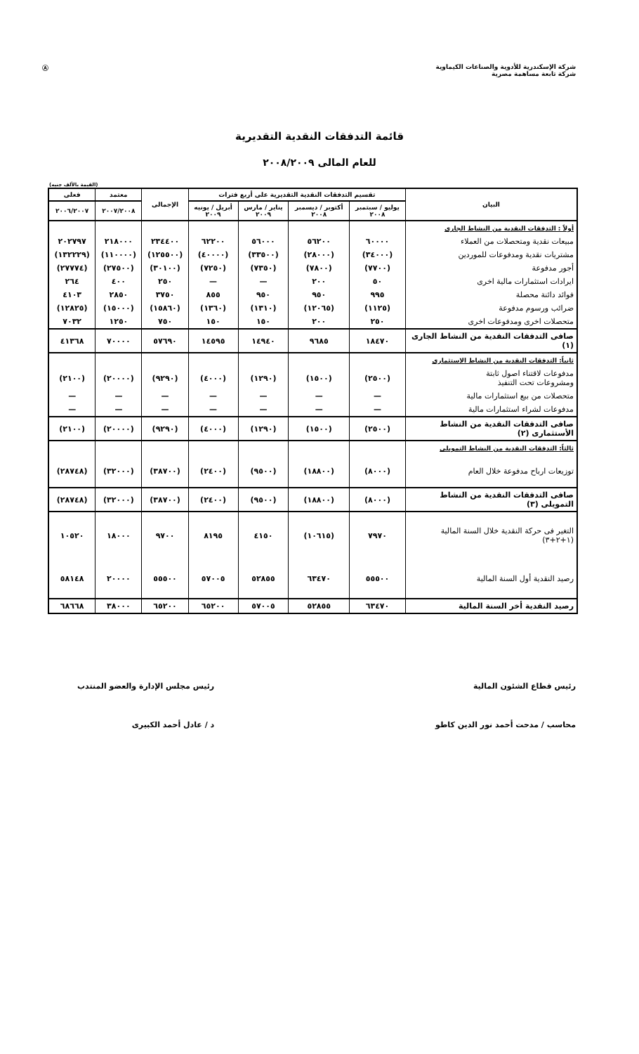شركة الإسكندرية للأدوية والصناعات الكيماوية
شركة تابعة مساهمة مصرية
Ⓐ
قائمة التدفقات النقدية التقديرية
للعام المالى ٢٠٠٨/٢٠٠٩
(القيمة بالألف جنيه)
| البيان | تقسيم التدفقات النقدية التقديرية على أربع فترات | | | | الإجمالى | معتمد | فعلى |
| --- | --- | --- | --- | --- | --- | --- | --- |
| | يوليو / سبتمبر ٢٠٠٨ | أكتوبر / ديسمبر ٢٠٠٨ | يناير / مارس ٢٠٠٩ | أبريل / يونيه ٢٠٠٩ | | ٢٠٠٧/٢٠٠٨ | ٢٠٠٦/٢٠٠٧ |
| أولاً : التدفقات النقدية من النشاط الجارى | | | | | | | |
| مبيعات نقدية ومتحصلات من العملاء | ٦٠٠٠٠ | ٥٦٢٠٠ | ٥٦٠٠٠ | ٦٢٢٠٠ | ٢٣٤٤٠٠ | ٢١٨٠٠٠ | ٢٠٢٧٩٧ |
| مشتريات نقدية ومدفوعات للموردين | (٣٤٠٠٠) | (٢٨٠٠٠) | (٣٣٥٠٠) | (٤٠٠٠٠) | (١٢٥٥٠٠) | (١١٠٠٠٠) | (١٣٢٢٢٩) |
| أجور مدفوعة | (٧٧٠٠) | (٧٨٠٠) | (٧٣٥٠) | (٧٢٥٠) | (٣٠١٠٠) | (٢٧٥٠٠) | (٢٧٧٧٤) |
| ايرادات استثمارات مالية اخرى | ٥٠ | ٢٠٠ | — | — | ٢٥٠ | ٤٠٠ | ٢٦٤ |
| فوائد دائنة محصلة | ٩٩٥ | ٩٥٠ | ٩٥٠ | ٨٥٥ | ٣٧٥٠ | ٢٨٥٠ | ٤١٠٣ |
| ضرائب ورسوم مدفوعة | (١١٢٥) | (١٢٠٦٥) | (١٣١٠) | (١٣٦٠) | (١٥٨٦٠) | (١٥٠٠٠) | (١٢٨٢٥) |
| متحصلات اخرى ومدفوعات اخرى | ٢٥٠ | ٢٠٠ | ١٥٠ | ١٥٠ | ٧٥٠ | ١٢٥٠ | ٧٠٣٢ |
| صافى التدفقات النقدية من النشاط الجارى (١) | ١٨٤٧٠ | ٩٦٨٥ | ١٤٩٤٠ | ١٤٥٩٥ | ٥٧٦٩٠ | ٧٠٠٠٠ | ٤١٣٦٨ |
| ثانياً: التدفقات النقدية من النشاط الاستثمارى | | | | | | | |
| مدفوعات لاقتناء اصول ثابتة ومشروعات تحت التنفيذ | (٢٥٠٠) | (١٥٠٠) | (١٢٩٠) | (٤٠٠٠) | (٩٢٩٠) | (٢٠٠٠٠) | (٢١٠٠) |
| متحصلات من بيع استثمارات مالية | — | — | — | — | — | — | — |
| مدفوعات لشراء استثمارات مالية | — | — | — | — | — | — | — |
| صافى التدفقات النقدية من النشاط الأستثمارى (٢) | (٢٥٠٠) | (١٥٠٠) | (١٢٩٠) | (٤٠٠٠) | (٩٢٩٠) | (٢٠٠٠٠) | (٢١٠٠) |
| ثالثاً: التدفقات النقدية من النشاط التمويلى | | | | | | | |
| توزيعات ارباح مدفوعة خلال العام | (٨٠٠٠) | (١٨٨٠٠) | (٩٥٠٠) | (٢٤٠٠) | (٣٨٧٠٠) | (٣٢٠٠٠) | (٢٨٧٤٨) |
| صافى التدفقات النقدية من النشاط التمويلى (٣) | (٨٠٠٠) | (١٨٨٠٠) | (٩٥٠٠) | (٢٤٠٠) | (٣٨٧٠٠) | (٣٢٠٠٠) | (٢٨٧٤٨) |
| التغير فى حركة النقدية خلال السنة المالية (١+٢+٣) | ٧٩٧٠ | (١٠٦١٥) | ٤١٥٠ | ٨١٩٥ | ٩٧٠٠ | ١٨٠٠٠ | ١٠٥٢٠ |
| رصيد النقدية أول السنة المالية | ٥٥٥٠٠ | ٦٣٤٧٠ | ٥٢٨٥٥ | ٥٧٠٠٥ | ٥٥٥٠٠ | ٢٠٠٠٠ | ٥٨١٤٨ |
| رصيد النقدية أخر السنة المالية | ٦٣٤٧٠ | ٥٢٨٥٥ | ٥٧٠٠٥ | ٦٥٢٠٠ | ٦٥٢٠٠ | ٣٨٠٠٠ | ٦٨٦٦٨ |
رئيس قطاع الشئون المالية
محاسب / مدحت أحمد نور الدين كاطو
رئيس مجلس الإدارة والعضو المنتدب
د / عادل أحمد الكبيرى